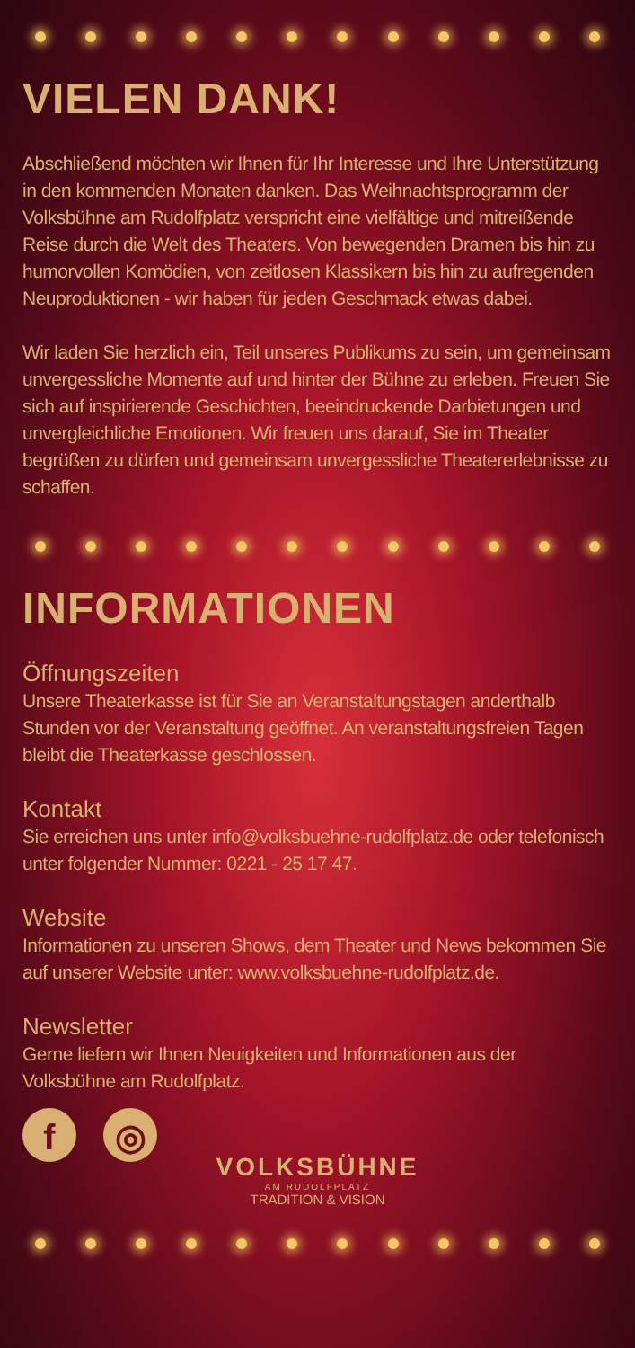VIELEN DANK!
Abschließend möchten wir Ihnen für Ihr Interesse und Ihre Unterstützung in den kommenden Monaten danken. Das Weihnachtsprogramm der Volksbühne am Rudolfplatz verspricht eine vielfältige und mitreißende Reise durch die Welt des Theaters. Von bewegenden Dramen bis hin zu humorvollen Komödien, von zeitlosen Klassikern bis hin zu aufregenden Neuproduktionen - wir haben für jeden Geschmack etwas dabei.
Wir laden Sie herzlich ein, Teil unseres Publikums zu sein, um gemeinsam unvergessliche Momente auf und hinter der Bühne zu erleben. Freuen Sie sich auf inspirierende Geschichten, beeindruckende Darbietungen und unvergleichliche Emotionen. Wir freuen uns darauf, Sie im Theater begrüßen zu dürfen und gemeinsam unvergessliche Theatererlebnisse zu schaffen.
INFORMATIONEN
Öffnungszeiten
Unsere Theaterkasse ist für Sie an Veranstaltungstagen anderthalb Stunden vor der Veranstaltung geöffnet. An veranstaltungsfreien Tagen bleibt die Theaterkasse geschlossen.
Kontakt
Sie erreichen uns unter info@volksbuehne-rudolfplatz.de oder telefonisch unter folgender Nummer: 0221 - 25 17 47.
Website
Informationen zu unseren Shows, dem Theater und News bekommen Sie auf unserer Website unter: www.volksbuehne-rudolfplatz.de.
Newsletter
Gerne liefern wir Ihnen Neuigkeiten und Informationen aus der Volksbühne am Rudolfplatz.
f ◎
VOLKSBÜHNE
AM RUDOLFPLATZ
TRADITION & VISION